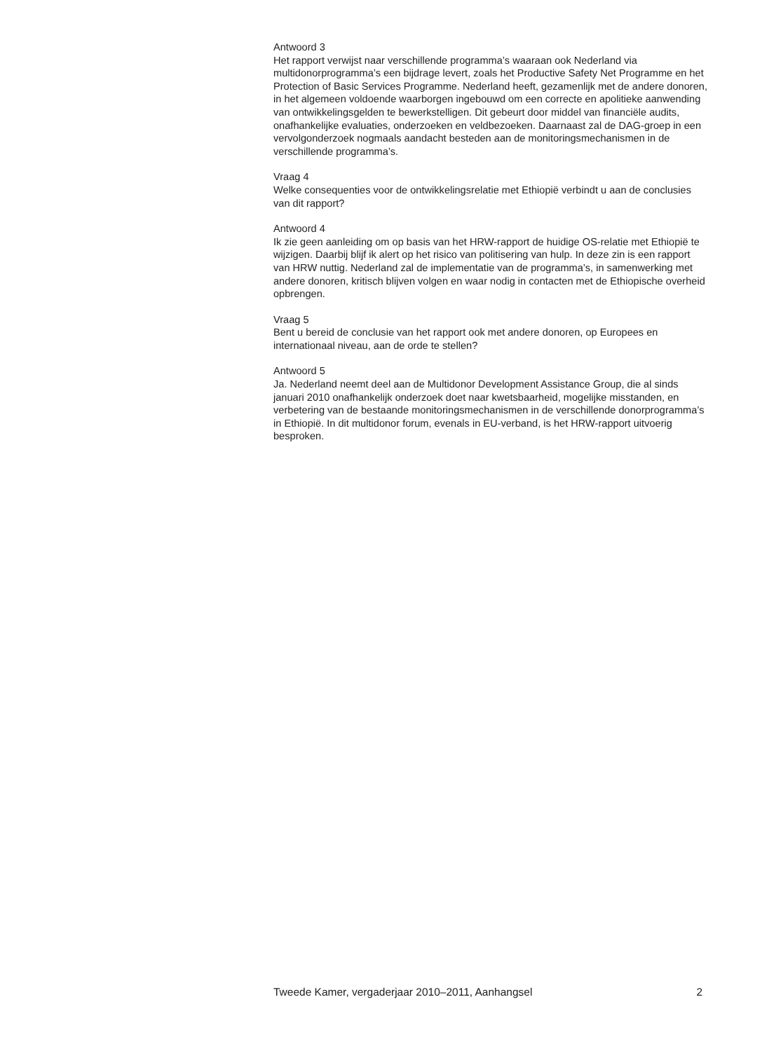Antwoord 3
Het rapport verwijst naar verschillende programma’s waaraan ook Nederland via multidonorprogramma’s een bijdrage levert, zoals het Productive Safety Net Programme en het Protection of Basic Services Programme. Nederland heeft, gezamenlijk met de andere donoren, in het algemeen voldoende waarborgen ingebouwd om een correcte en apolitieke aanwending van ontwikkelingsgelden te bewerkstelligen. Dit gebeurt door middel van financiële audits, onafhankelijke evaluaties, onderzoeken en veldbezoeken. Daarnaast zal de DAG-groep in een vervolgonderzoek nogmaals aandacht besteden aan de monitoringsmechanismen in de verschillende programma’s.
Vraag 4
Welke consequenties voor de ontwikkelingsrelatie met Ethiopië verbindt u aan de conclusies van dit rapport?
Antwoord 4
Ik zie geen aanleiding om op basis van het HRW-rapport de huidige OS-relatie met Ethiopië te wijzigen. Daarbij blijf ik alert op het risico van politisering van hulp. In deze zin is een rapport van HRW nuttig. Nederland zal de implementatie van de programma’s, in samenwerking met andere donoren, kritisch blijven volgen en waar nodig in contacten met de Ethiopische overheid opbrengen.
Vraag 5
Bent u bereid de conclusie van het rapport ook met andere donoren, op Europees en internationaal niveau, aan de orde te stellen?
Antwoord 5
Ja. Nederland neemt deel aan de Multidonor Development Assistance Group, die al sinds januari 2010 onafhankelijk onderzoek doet naar kwetsbaarheid, mogelijke misstanden, en verbetering van de bestaande monitoringsmechanismen in de verschillende donorprogramma’s in Ethiopië. In dit multidonor forum, evenals in EU-verband, is het HRW-rapport uitvoerig besproken.
Tweede Kamer, vergaderjaar 2010–2011, Aanhangsel 2